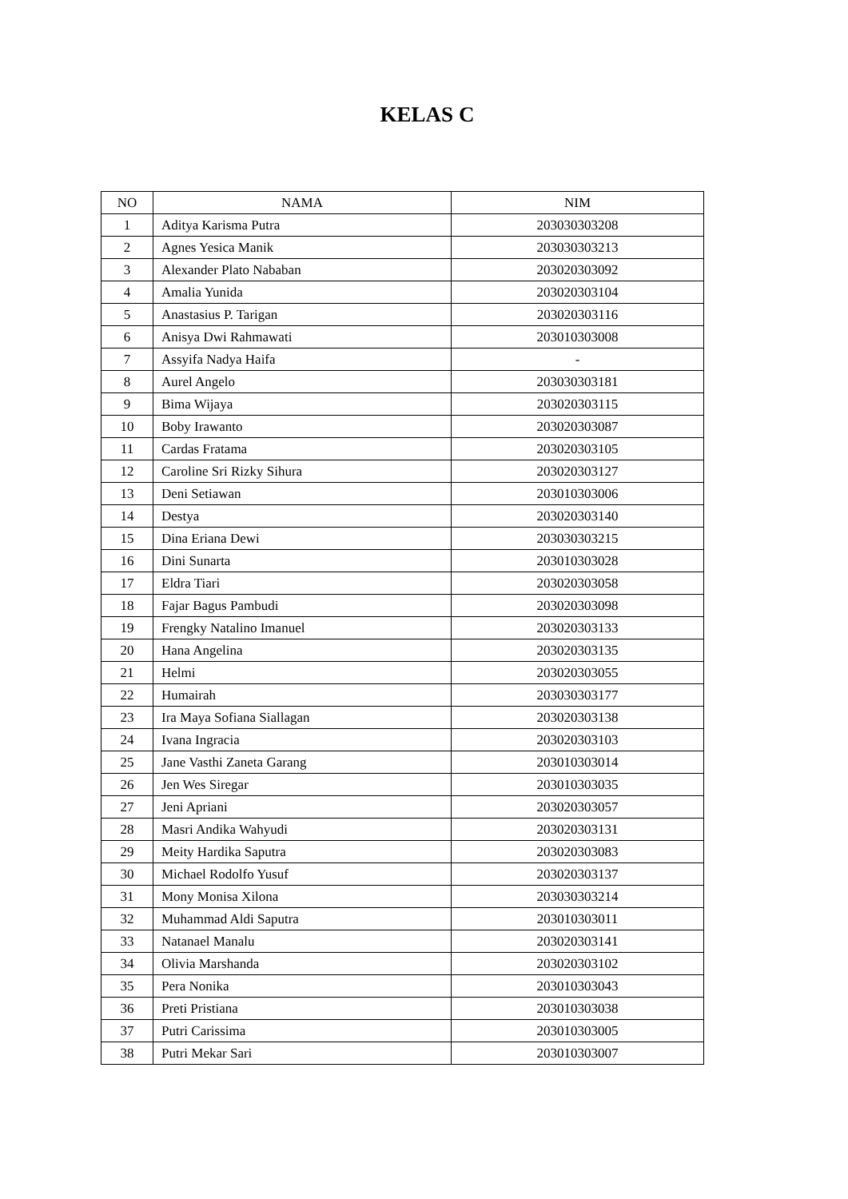KELAS C
| NO | NAMA | NIM |
| --- | --- | --- |
| 1 | Aditya Karisma Putra | 203030303208 |
| 2 | Agnes Yesica Manik | 203030303213 |
| 3 | Alexander Plato Nababan | 203020303092 |
| 4 | Amalia Yunida | 203020303104 |
| 5 | Anastasius P. Tarigan | 203020303116 |
| 6 | Anisya Dwi Rahmawati | 203010303008 |
| 7 | Assyifa Nadya Haifa | - |
| 8 | Aurel Angelo | 203030303181 |
| 9 | Bima Wijaya | 203020303115 |
| 10 | Boby Irawanto | 203020303087 |
| 11 | Cardas Fratama | 203020303105 |
| 12 | Caroline Sri Rizky Sihura | 203020303127 |
| 13 | Deni Setiawan | 203010303006 |
| 14 | Destya | 203020303140 |
| 15 | Dina Eriana Dewi | 203030303215 |
| 16 | Dini Sunarta | 203010303028 |
| 17 | Eldra Tiari | 203020303058 |
| 18 | Fajar Bagus Pambudi | 203020303098 |
| 19 | Frengky Natalino Imanuel | 203020303133 |
| 20 | Hana Angelina | 203020303135 |
| 21 | Helmi | 203020303055 |
| 22 | Humairah | 203030303177 |
| 23 | Ira Maya Sofiana Siallagan | 203020303138 |
| 24 | Ivana Ingracia | 203020303103 |
| 25 | Jane Vasthi Zaneta Garang | 203010303014 |
| 26 | Jen Wes Siregar | 203010303035 |
| 27 | Jeni Apriani | 203020303057 |
| 28 | Masri Andika Wahyudi | 203020303131 |
| 29 | Meity Hardika Saputra | 203020303083 |
| 30 | Michael Rodolfo Yusuf | 203020303137 |
| 31 | Mony Monisa Xilona | 203030303214 |
| 32 | Muhammad Aldi Saputra | 203010303011 |
| 33 | Natanael Manalu | 203020303141 |
| 34 | Olivia Marshanda | 203020303102 |
| 35 | Pera Nonika | 203010303043 |
| 36 | Preti Pristiana | 203010303038 |
| 37 | Putri Carissima | 203010303005 |
| 38 | Putri Mekar Sari | 203010303007 |